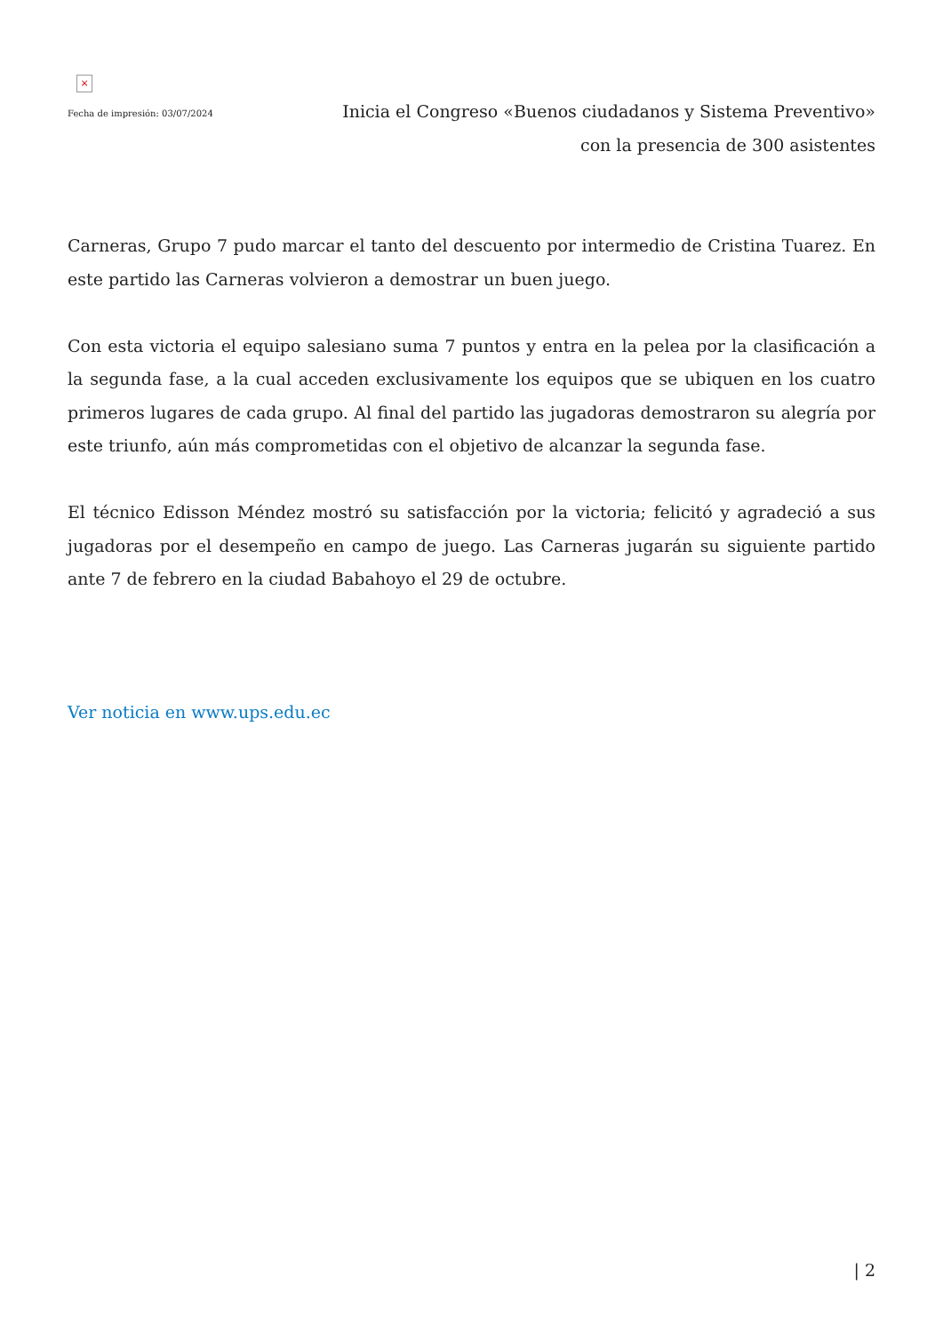×
Fecha de impresión: 03/07/2024
Inicia el Congreso «Buenos ciudadanos y Sistema Preventivo» con la presencia de 300 asistentes
Carneras, Grupo 7 pudo marcar el tanto del descuento por intermedio de Cristina Tuarez. En este partido las Carneras volvieron a demostrar un buen juego.
Con esta victoria el equipo salesiano suma 7 puntos y entra en la pelea por la clasificación a la segunda fase, a la cual acceden exclusivamente los equipos que se ubiquen en los cuatro primeros lugares de cada grupo. Al final del partido las jugadoras demostraron su alegría por este triunfo, aún más comprometidas con el objetivo de alcanzar la segunda fase.
El técnico Edisson Méndez mostró su satisfacción por la victoria; felicitó y agradeció a sus jugadoras por el desempeño en campo de juego. Las Carneras jugarán su siguiente partido ante 7 de febrero en la ciudad Babahoyo el 29 de octubre.
Ver noticia en www.ups.edu.ec
| 2